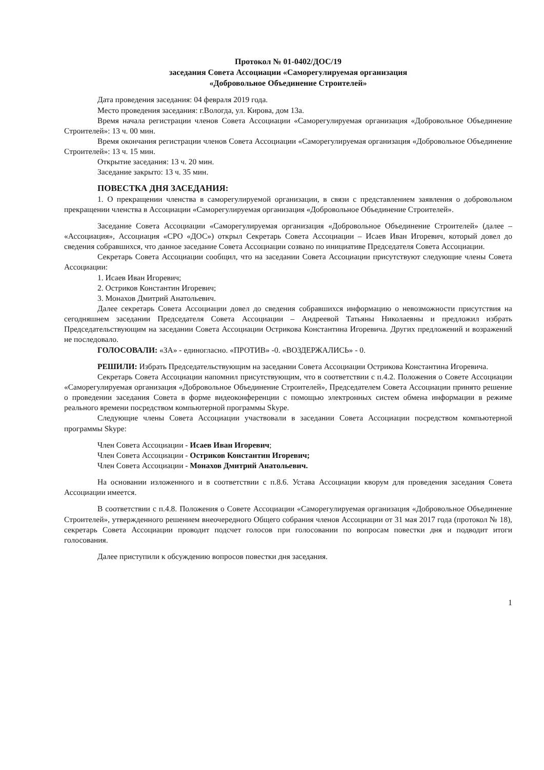Протокол № 01-0402/ДОС/19
заседания Совета Ассоциации «Саморегулируемая организация
«Добровольное Объединение Строителей»
Дата проведения заседания: 04 февраля 2019 года.
Место проведения заседания: г.Вологда, ул. Кирова, дом 13а.
Время начала регистрации членов Совета Ассоциации «Саморегулируемая организация «Добровольное Объединение Строителей»: 13 ч. 00 мин.
Время окончания регистрации членов Совета Ассоциации «Саморегулируемая организация «Добровольное Объединение Строителей»: 13 ч. 15 мин.
Открытие заседания: 13 ч. 20 мин.
Заседание закрыто: 13 ч. 35 мин.
ПОВЕСТКА ДНЯ ЗАСЕДАНИЯ:
1. О прекращении членства в саморегулируемой организации, в связи с представлением заявления о добровольном прекращении членства в Ассоциации «Саморегулируемая организация «Добровольное Объединение Строителей».
Заседание Совета Ассоциации «Саморегулируемая организация «Добровольное Объединение Строителей» (далее – «Ассоциация», Ассоциация «СРО «ДОС») открыл Секретарь Совета Ассоциации – Исаев Иван Игоревич, который довел до сведения собравшихся, что данное заседание Совета Ассоциации созвано по инициативе Председателя Совета Ассоциации.
Секретарь Совета Ассоциации сообщил, что на заседании Совета Ассоциации присутствуют следующие члены Совета Ассоциации:
1. Исаев Иван Игоревич;
2. Остриков Константин Игоревич;
3. Монахов Дмитрий Анатольевич.
Далее секретарь Совета Ассоциации довел до сведения собравшихся информацию о невозможности присутствия на сегодняшнем заседании Председателя Совета Ассоциации – Андреевой Татьяны Николаевны и предложил избрать Председательствующим на заседании Совета Ассоциации Острикова Константина Игоревича. Других предложений и возражений не последовало.
ГОЛОСОВАЛИ: «ЗА» - единогласно. «ПРОТИВ» -0. «ВОЗДЕРЖАЛИСЬ» - 0.
РЕШИЛИ: Избрать Председательствующим на заседании Совета Ассоциации Острикова Константина Игоревича.
Секретарь Совета Ассоциации напомнил присутствующим, что в соответствии с п.4.2. Положения о Совете Ассоциации «Саморегулируемая организация «Добровольное Объединение Строителей», Председателем Совета Ассоциации принято решение о проведении заседания Совета в форме видеоконференции с помощью электронных систем обмена информации в режиме реального времени посредством компьютерной программы Skype.
Следующие члены Совета Ассоциации участвовали в заседании Совета Ассоциации посредством компьютерной программы Skype:
Член Совета Ассоциации - Исаев Иван Игоревич;
Член Совета Ассоциации - Остриков Константин Игоревич;
Член Совета Ассоциации - Монахов Дмитрий Анатольевич.
На основании изложенного и в соответствии с п.8.6. Устава Ассоциации кворум для проведения заседания Совета Ассоциации имеется.
В соответствии с п.4.8. Положения о Совете Ассоциации «Саморегулируемая организация «Добровольное Объединение Строителей», утвержденного решением внеочередного Общего собрания членов Ассоциации от 31 мая 2017 года (протокол № 18), секретарь Совета Ассоциации проводит подсчет голосов при голосовании по вопросам повестки дня и подводит итоги голосования.
Далее приступили к обсуждению вопросов повестки дня заседания.
1